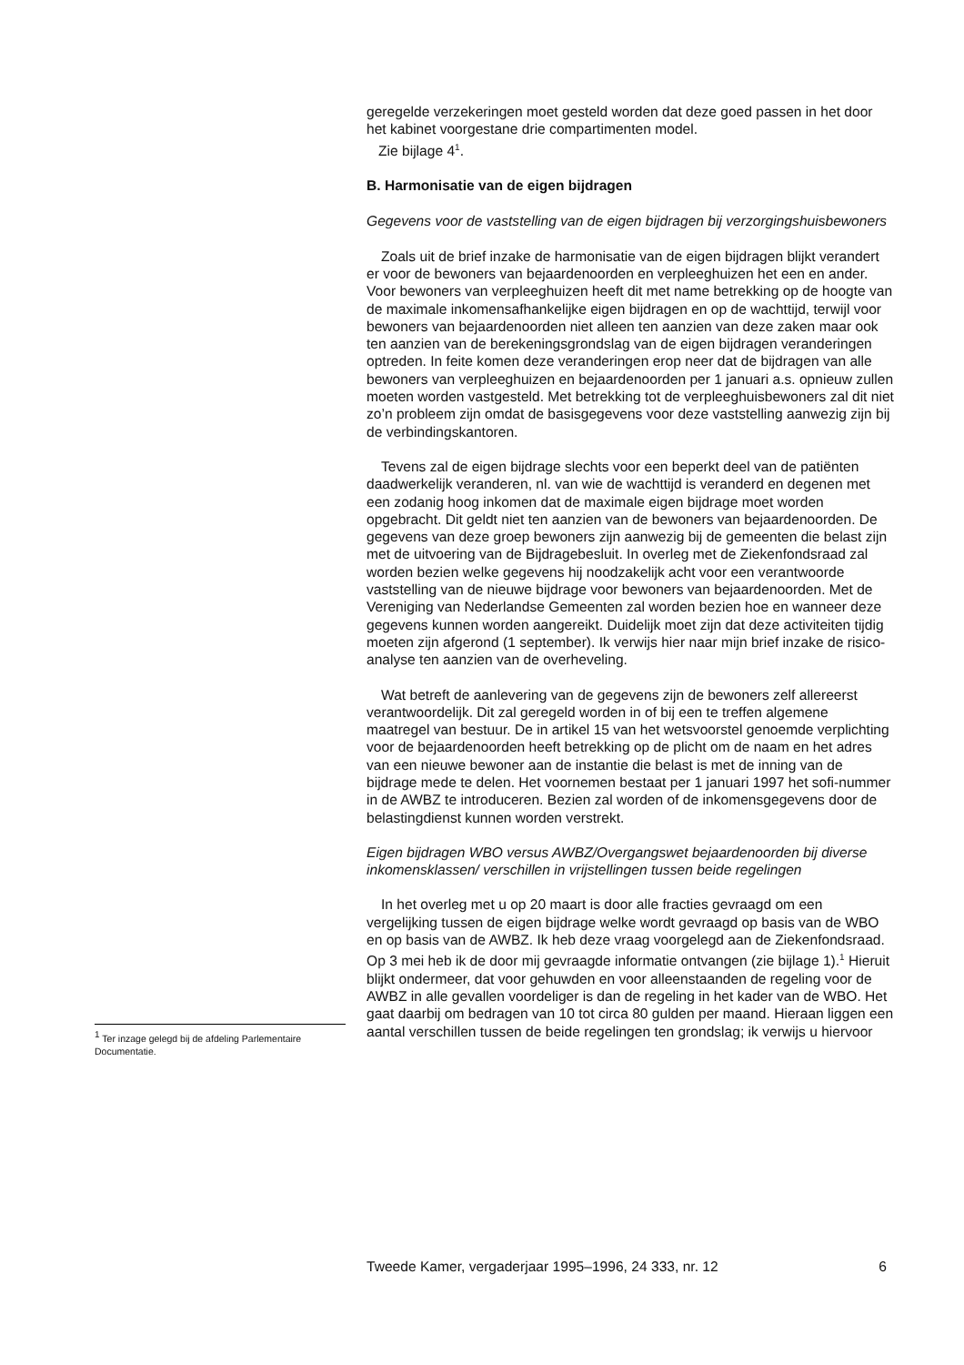geregelde verzekeringen moet gesteld worden dat deze goed passen in het door het kabinet voorgestane drie compartimenten model.
Zie bijlage 4<sup>1</sup>.
B. Harmonisatie van de eigen bijdragen
Gegevens voor de vaststelling van de eigen bijdragen bij verzorgingshuisbewoners
Zoals uit de brief inzake de harmonisatie van de eigen bijdragen blijkt verandert er voor de bewoners van bejaardenoorden en verpleeghuizen het een en ander. Voor bewoners van verpleeghuizen heeft dit met name betrekking op de hoogte van de maximale inkomensafhankelijke eigen bijdragen en op de wachttijd, terwijl voor bewoners van bejaardenoorden niet alleen ten aanzien van deze zaken maar ook ten aanzien van de berekeningsgrondslag van de eigen bijdragen veranderingen optreden. In feite komen deze veranderingen erop neer dat de bijdragen van alle bewoners van verpleeghuizen en bejaardenoorden per 1 januari a.s. opnieuw zullen moeten worden vastgesteld. Met betrekking tot de verpleeghuisbewoners zal dit niet zo’n probleem zijn omdat de basisgegevens voor deze vaststelling aanwezig zijn bij de verbindingskantoren.
Tevens zal de eigen bijdrage slechts voor een beperkt deel van de patiënten daadwerkelijk veranderen, nl. van wie de wachttijd is veranderd en degenen met een zodanig hoog inkomen dat de maximale eigen bijdrage moet worden opgebracht. Dit geldt niet ten aanzien van de bewoners van bejaardenoorden. De gegevens van deze groep bewoners zijn aanwezig bij de gemeenten die belast zijn met de uitvoering van de Bijdragebesluit. In overleg met de Ziekenfondsraad zal worden bezien welke gegevens hij noodzakelijk acht voor een verantwoorde vaststelling van de nieuwe bijdrage voor bewoners van bejaardenoorden. Met de Vereniging van Nederlandse Gemeenten zal worden bezien hoe en wanneer deze gegevens kunnen worden aangereikt. Duidelijk moet zijn dat deze activiteiten tijdig moeten zijn afgerond (1 september). Ik verwijs hier naar mijn brief inzake de risico-analyse ten aanzien van de overheveling.
Wat betreft de aanlevering van de gegevens zijn de bewoners zelf allereerst verantwoordelijk. Dit zal geregeld worden in of bij een te treffen algemene maatregel van bestuur. De in artikel 15 van het wetsvoorstel genoemde verplichting voor de bejaardenoorden heeft betrekking op de plicht om de naam en het adres van een nieuwe bewoner aan de instantie die belast is met de inning van de bijdrage mede te delen. Het voornemen bestaat per 1 januari 1997 het sofi-nummer in de AWBZ te introduceren. Bezien zal worden of de inkomensgegevens door de belastingdienst kunnen worden verstrekt.
Eigen bijdragen WBO versus AWBZ/Overgangswet bejaardenoorden bij diverse inkomensklassen/ verschillen in vrijstellingen tussen beide regelingen
In het overleg met u op 20 maart is door alle fracties gevraagd om een vergelijking tussen de eigen bijdrage welke wordt gevraagd op basis van de WBO en op basis van de AWBZ. Ik heb deze vraag voorgelegd aan de Ziekenfondsraad. Op 3 mei heb ik de door mij gevraagde informatie ontvangen (zie bijlage 1).<sup>1</sup> Hieruit blijkt ondermeer, dat voor gehuwden en voor alleenstaanden de regeling voor de AWBZ in alle gevallen voordeliger is dan de regeling in het kader van de WBO. Het gaat daarbij om bedragen van 10 tot circa 80 gulden per maand. Hieraan liggen een aantal verschillen tussen de beide regelingen ten grondslag; ik verwijs u hiervoor
<sup>1</sup> Ter inzage gelegd bij de afdeling Parlementaire Documentatie.
Tweede Kamer, vergaderjaar 1995–1996, 24 333, nr. 12 6